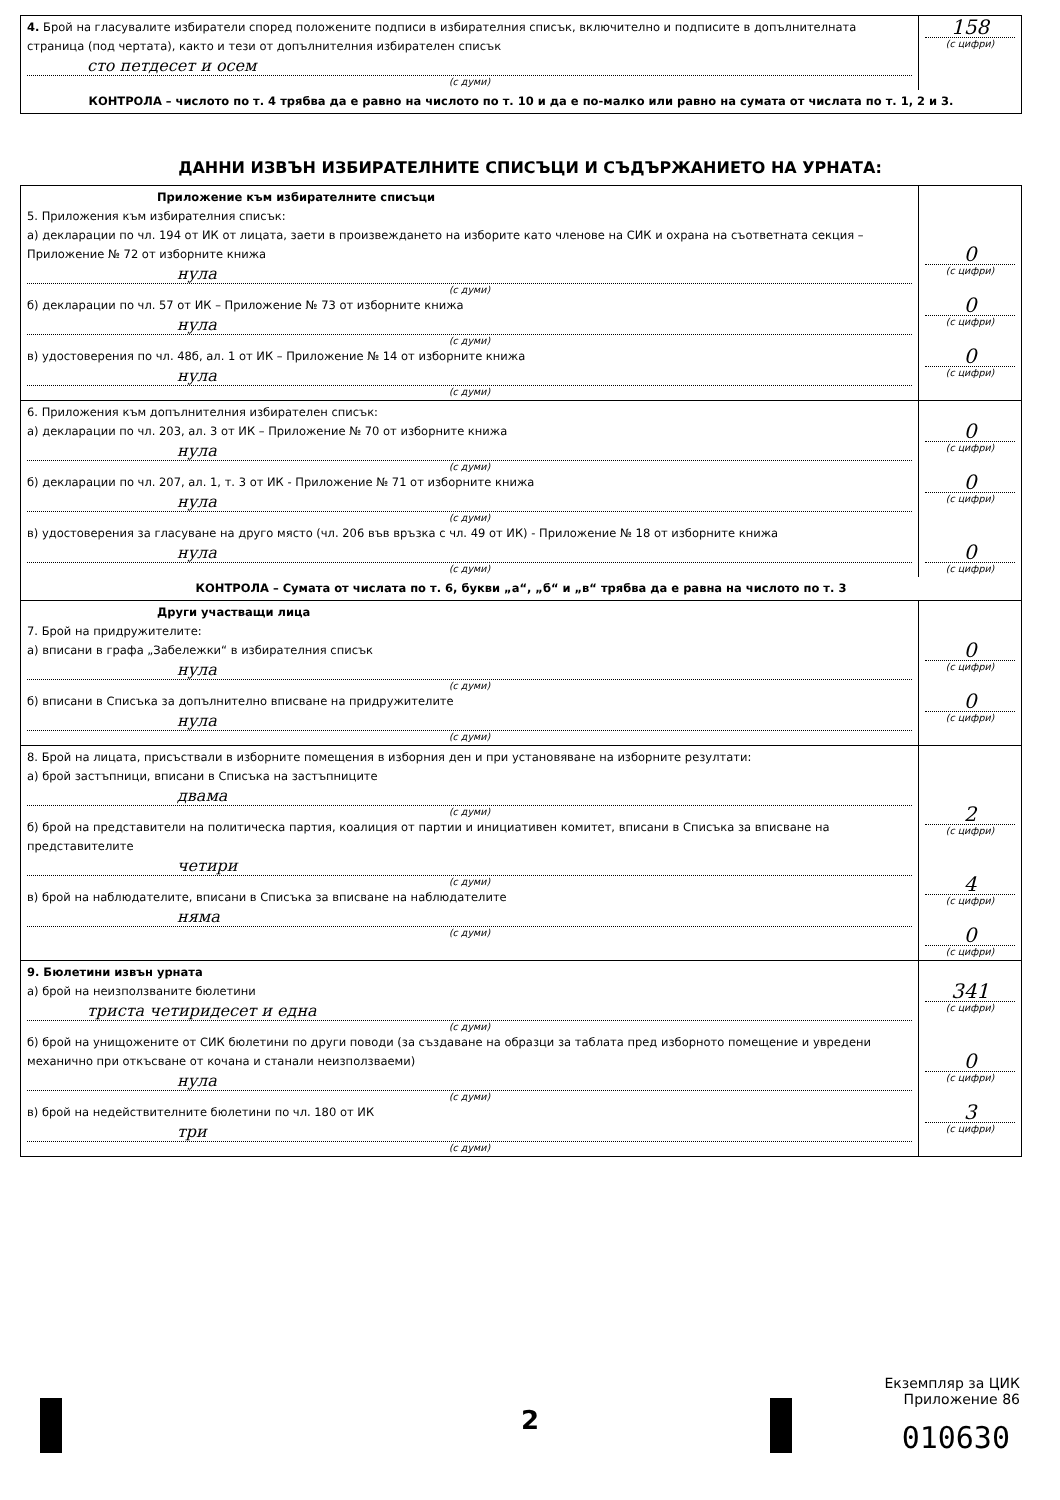| 4. Брой на гласувалите избиратели според положените подписи в избирателния списък, включително и подписите в допълнителната страница (под чертата), както и тези от допълнителния избирателен списък сто петдесет и осем (с думи) | 158 (с цифри) |
| КОНТРОЛА – числото по т. 4 трябва да е равно на числото по т. 10 и да е по-малко или равно на сумата от числата по т. 1, 2 и 3. | |
ДАННИ ИЗВЪН ИЗБИРАТЕЛНИТЕ СПИСЪЦИ И СЪДЪРЖАНИЕТО НА УРНАТА:
| Приложение към избирателните списъци 5. Приложения към избирателния списък: а) декларации по чл. 194 от ИК от лицата, заети в произвеждането на изборите като членове на СИК и охрана на съответната секция – Приложение № 72 от изборните книжа нула (с думи) б) декларации по чл. 57 от ИК – Приложение № 73 от изборните книжа нула (с думи) в) удостоверения по чл. 48б, ал. 1 от ИК – Приложение № 14 от изборните книжа нула (с думи) | 0 (с цифри) 0 (с цифри) 0 (с цифри) |
| 6. Приложения към допълнителния избирателен списък: а) декларации по чл. 203, ал. 3 от ИК – Приложение № 70 от изборните книжа нула (с думи) б) декларации по чл. 207, ал. 1, т. 3 от ИК - Приложение № 71 от изборните книжа нула (с думи) в) удостоверения за гласуване на друго място (чл. 206 във връзка с чл. 49 от ИК) - Приложение № 18 от изборните книжа нула (с думи) | 0 (с цифри) 0 (с цифри) 0 (с цифри) |
| КОНТРОЛА – Сумата от числата по т. 6, букви „а“, „б“ и „в“ трябва да е равна на числото по т. 3 | |
| Други участващи лица 7. Брой на придружителите: а) вписани в графа „Забележки“ в избирателния списък нула (с думи) б) вписани в Списъка за допълнително вписване на придружителите нула (с думи) | 0 (с цифри) 0 (с цифри) |
| 8. Брой на лицата, присъствали в изборните помещения в изборния ден и при установяване на изборните резултати: а) брой застъпници, вписани в Списъка на застъпниците двама (с думи) б) брой на представители на политическа партия, коалиция от партии и инициативен комитет, вписани в Списъка за вписване на представителите четири (с думи) в) брой на наблюдателите, вписани в Списъка за вписване на наблюдателите няма (с думи) | 2 (с цифри) 4 (с цифри) 0 (с цифри) |
| 9. Бюлетини извън урната а) брой на неизползваните бюлетини триста четиридесет и една (с думи) б) брой на унищожените от СИК бюлетини по други поводи (за създаване на образци за таблата пред изборното помещение и увредени механично при откъсване от кочана и станали неизползваеми) нула (с думи) в) брой на недействителните бюлетини по чл. 180 от ИК три (с думи) | 341 (с цифри) 0 (с цифри) 3 (с цифри) |
Екземпляр за ЦИК
Приложение 86
2 010630